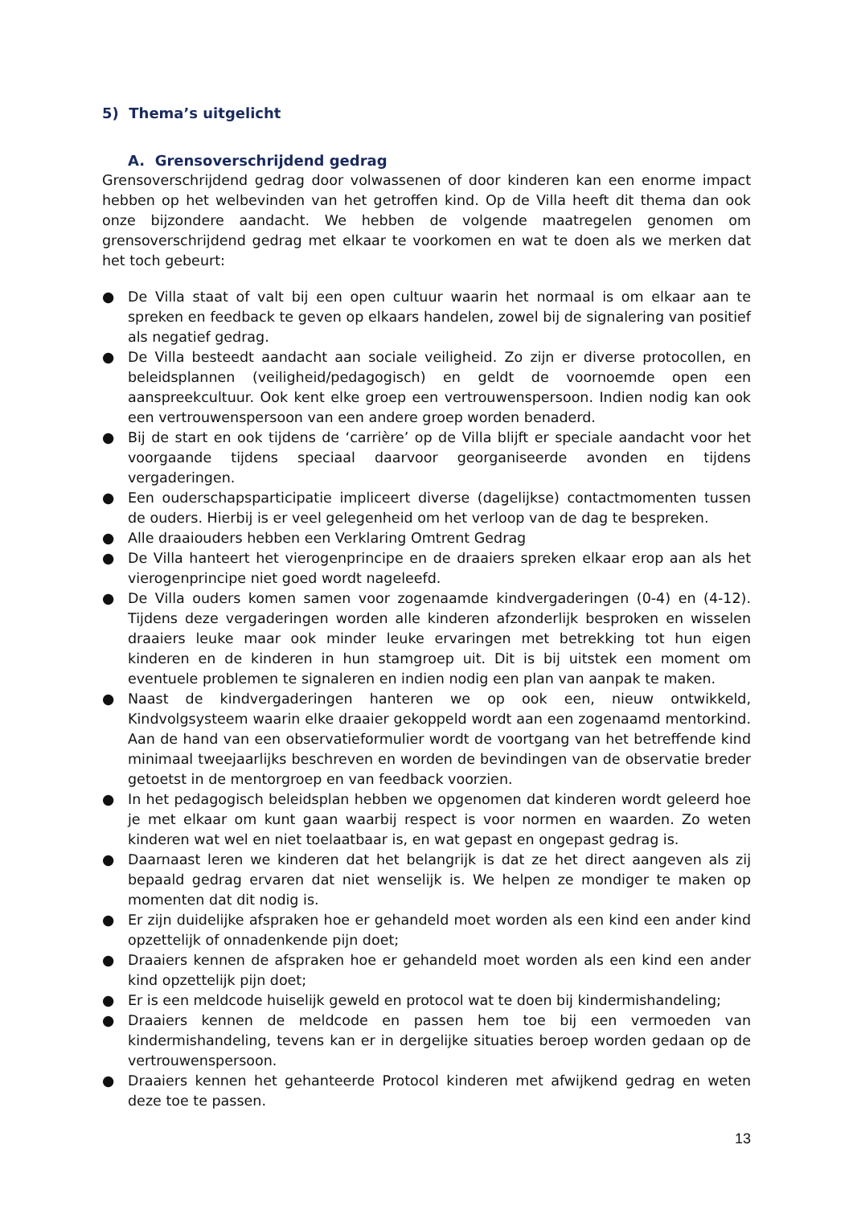5) Thema’s uitgelicht
A. Grensoverschrijdend gedrag
Grensoverschrijdend gedrag door volwassenen of door kinderen kan een enorme impact hebben op het welbevinden van het getroffen kind. Op de Villa heeft dit thema dan ook onze bijzondere aandacht. We hebben de volgende maatregelen genomen om grensoverschrijdend gedrag met elkaar te voorkomen en wat te doen als we merken dat het toch gebeurt:
● De Villa staat of valt bij een open cultuur waarin het normaal is om elkaar aan te spreken en feedback te geven op elkaars handelen, zowel bij de signalering van positief als negatief gedrag.
● De Villa besteedt aandacht aan sociale veiligheid. Zo zijn er diverse protocollen, en beleidsplannen (veiligheid/pedagogisch) en geldt de voornoemde open een aanspreekcultuur. Ook kent elke groep een vertrouwenspersoon. Indien nodig kan ook een vertrouwenspersoon van een andere groep worden benaderd.
● Bij de start en ook tijdens de ‘carrière’ op de Villa blijft er speciale aandacht voor het voorgaande tijdens speciaal daarvoor georganiseerde avonden en tijdens vergaderingen.
● Een ouderschapsparticipatie impliceert diverse (dagelijkse) contactmomenten tussen de ouders. Hierbij is er veel gelegenheid om het verloop van de dag te bespreken.
● Alle draaiouders hebben een Verklaring Omtrent Gedrag
● De Villa hanteert het vierogenprincipe en de draaiers spreken elkaar erop aan als het vierogenprincipe niet goed wordt nageleefd.
● De Villa ouders komen samen voor zogenaamde kindvergaderingen (0-4) en (4-12). Tijdens deze vergaderingen worden alle kinderen afzonderlijk besproken en wisselen draaiers leuke maar ook minder leuke ervaringen met betrekking tot hun eigen kinderen en de kinderen in hun stamgroep uit. Dit is bij uitstek een moment om eventuele problemen te signaleren en indien nodig een plan van aanpak te maken.
● Naast de kindvergaderingen hanteren we op ook een, nieuw ontwikkeld, Kindvolgsysteem waarin elke draaier gekoppeld wordt aan een zogenaamd mentorkind. Aan de hand van een observatieformulier wordt de voortgang van het betreffende kind minimaal tweejaarlijks beschreven en worden de bevindingen van de observatie breder getoetst in de mentorgroep en van feedback voorzien.
● In het pedagogisch beleidsplan hebben we opgenomen dat kinderen wordt geleerd hoe je met elkaar om kunt gaan waarbij respect is voor normen en waarden. Zo weten kinderen wat wel en niet toelaatbaar is, en wat gepast en ongepast gedrag is.
● Daarnaast leren we kinderen dat het belangrijk is dat ze het direct aangeven als zij bepaald gedrag ervaren dat niet wenselijk is. We helpen ze mondiger te maken op momenten dat dit nodig is.
● Er zijn duidelijke afspraken hoe er gehandeld moet worden als een kind een ander kind opzettelijk of onnadenkende pijn doet;
● Draaiers kennen de afspraken hoe er gehandeld moet worden als een kind een ander kind opzettelijk pijn doet;
● Er is een meldcode huiselijk geweld en protocol wat te doen bij kindermishandeling;
● Draaiers kennen de meldcode en passen hem toe bij een vermoeden van kindermishandeling, tevens kan er in dergelijke situaties beroep worden gedaan op de vertrouwenspersoon.
● Draaiers kennen het gehanteerde Protocol kinderen met afwijkend gedrag en weten deze toe te passen.
13